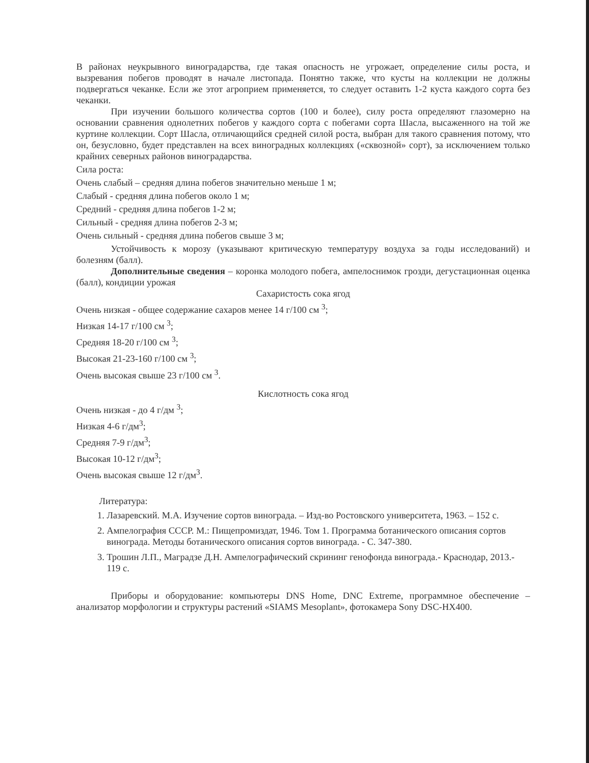В районах неукрывного виноградарства, где такая опасность не угрожает, определение силы роста, и вызревания побегов проводят в начале листопада. Понятно также, что кусты на коллекции не должны подвергаться чеканке. Если же этот агроприем применяется, то следует оставить 1-2 куста каждого сорта без чеканки.
При изучении большого количества сортов (100 и более), силу роста определяют глазомерно на основании сравнения однолетних побегов у каждого сорта с побегами сорта Шасла, высаженного на той же куртине коллекции. Сорт Шасла, отличающийся средней силой роста, выбран для такого сравнения потому, что он, безусловно, будет представлен на всех виноградных коллекциях («сквозной» сорт), за исключением только крайних северных районов виноградарства.
Сила роста:
Очень слабый – средняя длина побегов значительно меньше 1 м;
Слабый - средняя длина побегов около 1 м;
Средний - средняя длина побегов 1-2 м;
Сильный - средняя длина побегов 2-3 м;
Очень сильный - средняя длина побегов свыше 3 м;
Устойчивость к морозу (указывают критическую температуру воздуха за годы исследований) и болезням (балл).
Дополнительные сведения – коронка молодого побега, ампелоснимок грозди, дегустационная оценка (балл), кондиции урожая
Сахаристость сока ягод
Очень низкая - общее содержание сахаров менее 14 г/100 см <sup>3</sup>;
Низкая 14-17 г/100 см <sup>3</sup>;
Средняя 18-20 г/100 см <sup>3</sup>;
Высокая 21-23-160 г/100 см <sup>3</sup>;
Очень высокая свыше 23 г/100 см <sup>3</sup>.
Кислотность сока ягод
Очень низкая - до 4 г/дм <sup>3</sup>;
Низкая 4-6 г/дм<sup>3</sup>;
Средняя 7-9 г/дм<sup>3</sup>;
Высокая 10-12 г/дм<sup>3</sup>;
Очень высокая свыше 12 г/дм<sup>3</sup>.
Литература:
1. Лазаревский. М.А. Изучение сортов винограда. – Изд-во Ростовского университета, 1963. – 152 с.
2. Ампелография СССР. М.: Пищепромиздат, 1946. Том 1. Программа ботанического описания сортов винограда. Методы ботанического описания сортов винограда. - С. 347-380.
3. Трошин Л.П., Маградзе Д.Н. Ампелографический скрининг генофонда винограда.- Краснодар, 2013.- 119 с.
Приборы и оборудование: компьютеры DNS Home, DNC Extreme, программное обеспечение – анализатор морфологии и структуры растений «SIAMS Mesoplant», фотокамера Sony DSC-HX400.